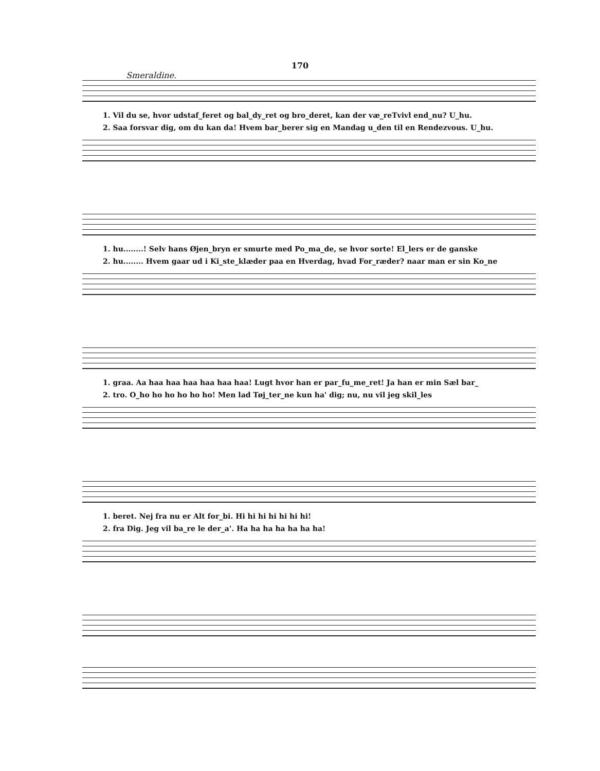170
Smeraldine.
1. Vil du se, hvor udstaf_feret og bal_dy_ret og bro_deret, kan der væ_reTvivl end_nu? U_hu.
2. Saa forsvar dig, om du kan da! Hvem bar_berer sig en Mandag u_den til en Rendezvous. U_hu.
1. hu........! Selv hans Øjen_bryn er smurte med Po_ma_de, se hvor sorte! El_lers er de ganske
2. hu........ Hvem gaar ud i Ki_ste_klæder paa en Hverdag, hvad For_ræder? naar man er sin Ko_ne
1. graa. Aa haa haa haa haa haa haa! Lugt hvor han er par_fu_me_ret! Ja han er min Sæl bar_
2. tro. O_ho ho ho ho ho ho! Men lad Tøj_ter_ne kun ha' dig; nu, nu vil jeg skil_les
1. beret. Nej fra nu er Alt for_bi. Hi hi hi hi hi hi hi!
2. fra Dig. Jeg vil ba_re le der_a'. Ha ha ha ha ha ha ha!